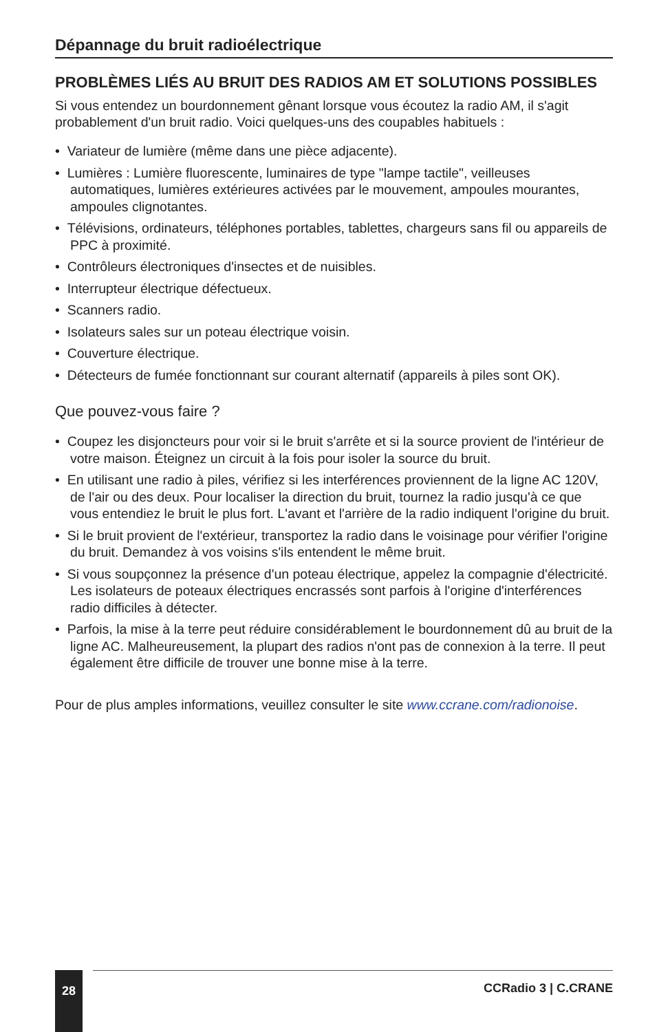Dépannage du bruit radioélectrique
PROBLÈMES LIÉS AU BRUIT DES RADIOS AM ET SOLUTIONS POSSIBLES
Si vous entendez un bourdonnement gênant lorsque vous écoutez la radio AM, il s'agit probablement d'un bruit radio. Voici quelques-uns des coupables habituels :
• Variateur de lumière (même dans une pièce adjacente).
• Lumières : Lumière fluorescente, luminaires de type "lampe tactile", veilleuses automatiques, lumières extérieures activées par le mouvement, ampoules mourantes, ampoules clignotantes.
• Télévisions, ordinateurs, téléphones portables, tablettes, chargeurs sans fil ou appareils de PPC à proximité.
• Contrôleurs électroniques d'insectes et de nuisibles.
• Interrupteur électrique défectueux.
• Scanners radio.
• Isolateurs sales sur un poteau électrique voisin.
• Couverture électrique.
• Détecteurs de fumée fonctionnant sur courant alternatif (appareils à piles sont OK).
Que pouvez-vous faire ?
• Coupez les disjoncteurs pour voir si le bruit s'arrête et si la source provient de l'intérieur de votre maison. Éteignez un circuit à la fois pour isoler la source du bruit.
• En utilisant une radio à piles, vérifiez si les interférences proviennent de la ligne AC 120V, de l'air ou des deux. Pour localiser la direction du bruit, tournez la radio jusqu'à ce que vous entendiez le bruit le plus fort. L'avant et l'arrière de la radio indiquent l'origine du bruit.
• Si le bruit provient de l'extérieur, transportez la radio dans le voisinage pour vérifier l'origine du bruit. Demandez à vos voisins s'ils entendent le même bruit.
• Si vous soupçonnez la présence d'un poteau électrique, appelez la compagnie d'électricité. Les isolateurs de poteaux électriques encrassés sont parfois à l'origine d'interférences radio difficiles à détecter.
• Parfois, la mise à la terre peut réduire considérablement le bourdonnement dû au bruit de la ligne AC. Malheureusement, la plupart des radios n'ont pas de connexion à la terre. Il peut également être difficile de trouver une bonne mise à la terre.
Pour de plus amples informations, veuillez consulter le site www.ccrane.com/radionoise.
28
CCRadio 3 | C.CRANE